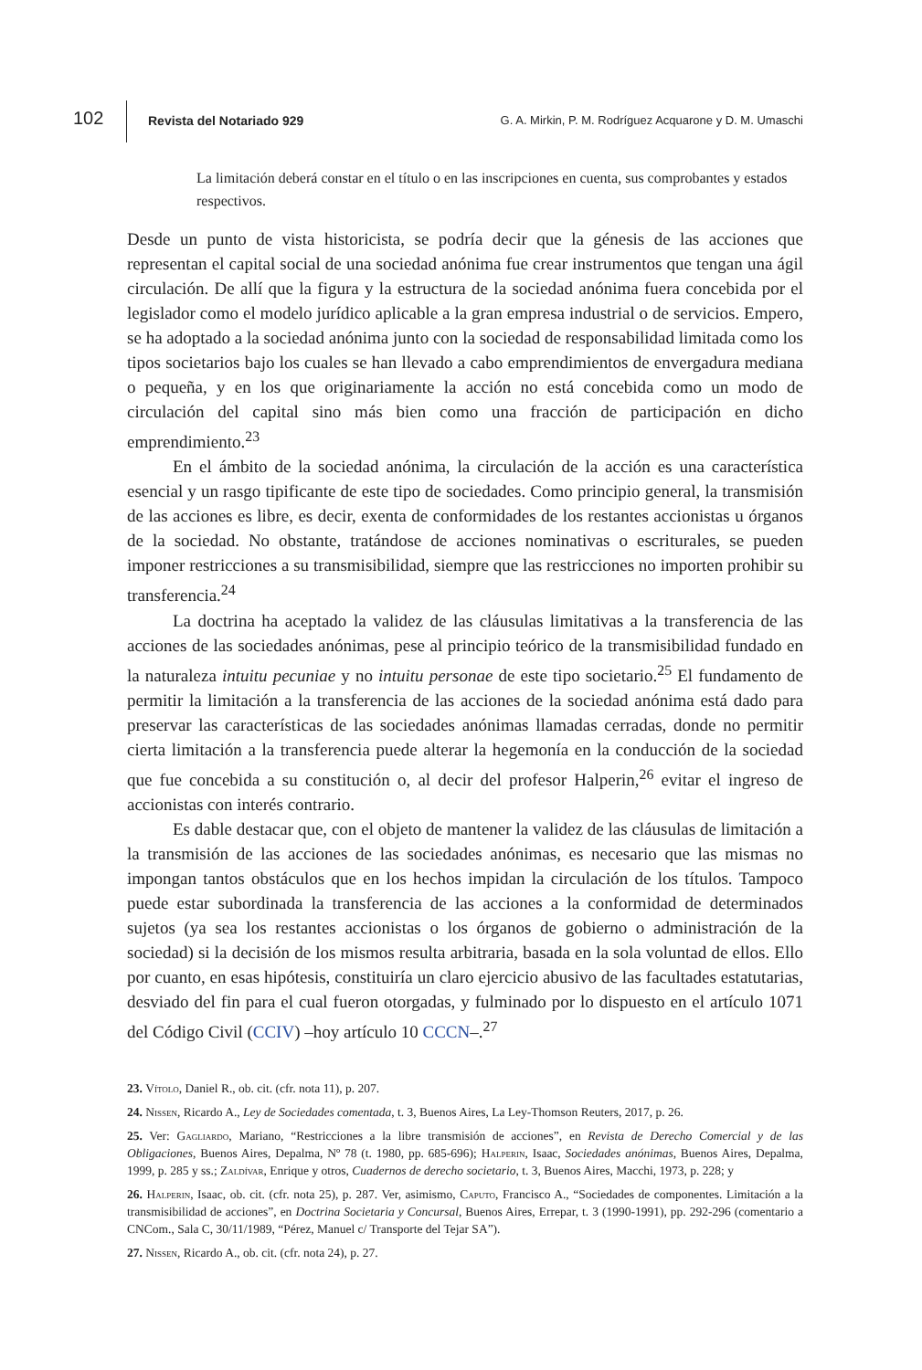102 Revista del Notariado 929 G. A. Mirkin, P. M. Rodríguez Acquarone y D. M. Umaschi
La limitación deberá constar en el título o en las inscripciones en cuenta, sus comprobantes y estados respectivos.
Desde un punto de vista historicista, se podría decir que la génesis de las acciones que representan el capital social de una sociedad anónima fue crear instrumentos que tengan una ágil circulación. De allí que la figura y la estructura de la sociedad anónima fuera concebida por el legislador como el modelo jurídico aplicable a la gran empresa industrial o de servicios. Empero, se ha adoptado a la sociedad anónima junto con la sociedad de responsabilidad limitada como los tipos societarios bajo los cuales se han llevado a cabo emprendimientos de envergadura mediana o pequeña, y en los que originariamente la acción no está concebida como un modo de circulación del capital sino más bien como una fracción de participación en dicho emprendimiento.<sup>23</sup>
En el ámbito de la sociedad anónima, la circulación de la acción es una característica esencial y un rasgo tipificante de este tipo de sociedades. Como principio general, la transmisión de las acciones es libre, es decir, exenta de conformidades de los restantes accionistas u órganos de la sociedad. No obstante, tratándose de acciones nominativas o escriturales, se pueden imponer restricciones a su transmisibilidad, siempre que las restricciones no importen prohibir su transferencia.<sup>24</sup>
La doctrina ha aceptado la validez de las cláusulas limitativas a la transferencia de las acciones de las sociedades anónimas, pese al principio teórico de la transmisibilidad fundado en la naturaleza intuitu pecuniae y no intuitu personae de este tipo societario.<sup>25</sup> El fundamento de permitir la limitación a la transferencia de las acciones de la sociedad anónima está dado para preservar las características de las sociedades anónimas llamadas cerradas, donde no permitir cierta limitación a la transferencia puede alterar la hegemonía en la conducción de la sociedad que fue concebida a su constitución o, al decir del profesor Halperin,<sup>26</sup> evitar el ingreso de accionistas con interés contrario.
Es dable destacar que, con el objeto de mantener la validez de las cláusulas de limitación a la transmisión de las acciones de las sociedades anónimas, es necesario que las mismas no impongan tantos obstáculos que en los hechos impidan la circulación de los títulos. Tampoco puede estar subordinada la transferencia de las acciones a la conformidad de determinados sujetos (ya sea los restantes accionistas o los órganos de gobierno o administración de la sociedad) si la decisión de los mismos resulta arbitraria, basada en la sola voluntad de ellos. Ello por cuanto, en esas hipótesis, constituiría un claro ejercicio abusivo de las facultades estatutarias, desviado del fin para el cual fueron otorgadas, y fulminado por lo dispuesto en el artículo 1071 del Código Civil (CCIV) –hoy artículo 10 CCCN–.<sup>27</sup>
23. Vítolo, Daniel R., ob. cit. (cfr. nota 11), p. 207.
24. Nissen, Ricardo A., Ley de Sociedades comentada, t. 3, Buenos Aires, La Ley-Thomson Reuters, 2017, p. 26.
25. Ver: Gagliardo, Mariano, “Restricciones a la libre transmisión de acciones”, en Revista de Derecho Comercial y de las Obligaciones, Buenos Aires, Depalma, Nº 78 (t. 1980, pp. 685-696); Halperin, Isaac, Sociedades anónimas, Buenos Aires, Depalma, 1999, p. 285 y ss.; Zaldívar, Enrique y otros, Cuadernos de derecho societario, t. 3, Buenos Aires, Macchi, 1973, p. 228; y
26. Halperin, Isaac, ob. cit. (cfr. nota 25), p. 287. Ver, asimismo, Caputo, Francisco A., “Sociedades de componentes. Limitación a la transmisibilidad de acciones”, en Doctrina Societaria y Concursal, Buenos Aires, Errepar, t. 3 (1990-1991), pp. 292-296 (comentario a CNCom., Sala C, 30/11/1989, “Pérez, Manuel c/ Transporte del Tejar SA”).
27. Nissen, Ricardo A., ob. cit. (cfr. nota 24), p. 27.